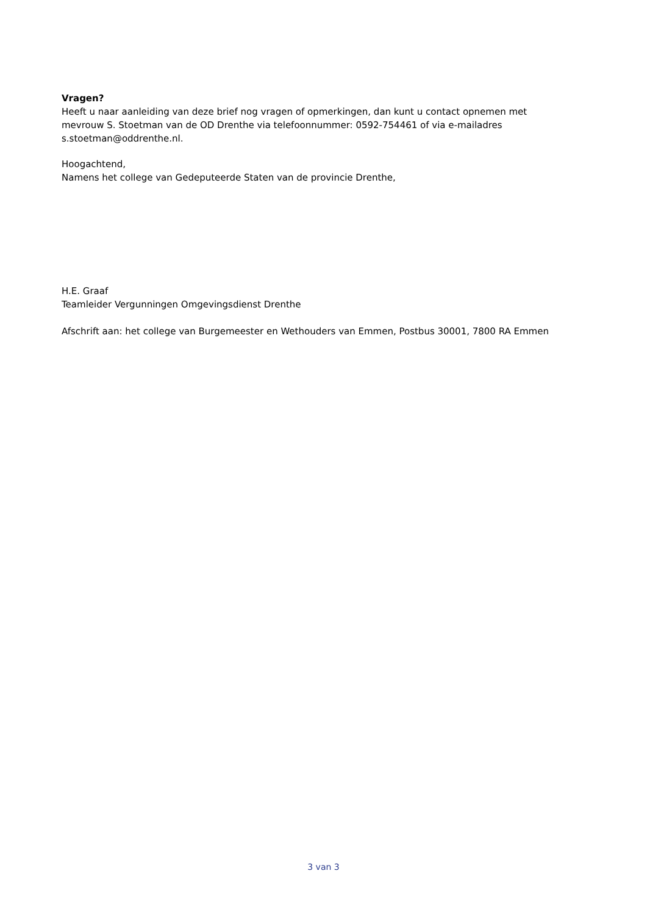Vragen?
Heeft u naar aanleiding van deze brief nog vragen of opmerkingen, dan kunt u contact opnemen met mevrouw S. Stoetman van de OD Drenthe via telefoonnummer: 0592-754461 of via e-mailadres s.stoetman@oddrenthe.nl.
Hoogachtend,
Namens het college van Gedeputeerde Staten van de provincie Drenthe,
H.E. Graaf
Teamleider Vergunningen Omgevingsdienst Drenthe
Afschrift aan: het college van Burgemeester en Wethouders van Emmen, Postbus 30001, 7800 RA Emmen
3 van 3